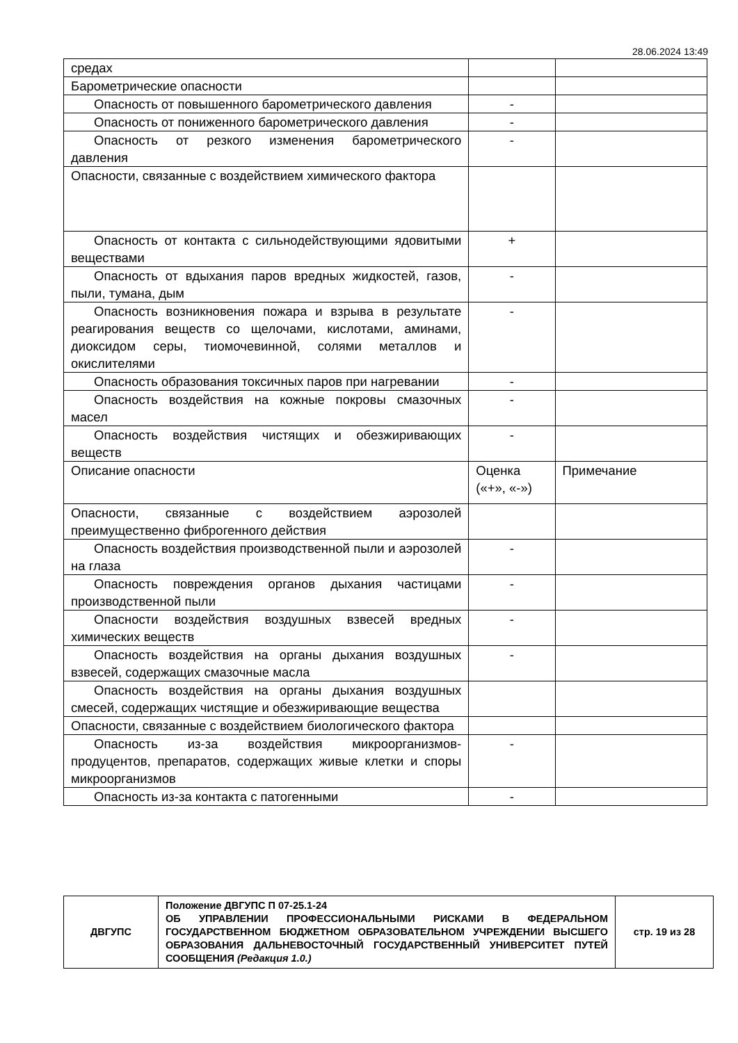28.06.2024 13:49
| средах | | |
| Барометрические опасности | | |
| Опасность от повышенного барометрического давления | - | |
| Опасность от пониженного барометрического давления | - | |
| Опасность от резкого изменения барометрического давления | - | |
| Опасности, связанные с воздействием химического фактора | | |
| Опасность от контакта с сильнодействующими ядовитыми веществами | + | |
| Опасность от вдыхания паров вредных жидкостей, газов, пыли, тумана, дым | - | |
| Опасность возникновения пожара и взрыва в результате реагирования веществ со щелочами, кислотами, аминами, диоксидом серы, тиомочевинной, солями металлов и окислителями | - | |
| Опасность образования токсичных паров при нагревании | - | |
| Опасность воздействия на кожные покровы смазочных масел | - | |
| Опасность воздействия чистящих и обезжиривающих веществ | - | |
| Описание опасности | Оценка («+», «-») | Примечание |
| Опасности, связанные с воздействием аэрозолей преимущественно фиброгенного действия | | |
| Опасность воздействия производственной пыли и аэрозолей на глаза | - | |
| Опасность повреждения органов дыхания частицами производственной пыли | - | |
| Опасности воздействия воздушных взвесей вредных химических веществ | - | |
| Опасность воздействия на органы дыхания воздушных взвесей, содержащих смазочные масла | - | |
| Опасность воздействия на органы дыхания воздушных смесей, содержащих чистящие и обезжиривающие вещества | | |
| Опасности, связанные с воздействием биологического фактора | | |
| Опасность из-за воздействия микроорганизмов-продуцентов, препаратов, содержащих живые клетки и споры микроорганизмов | - | |
| Опасность из-за контакта с патогенными | - | |
| ДВГУПС | Положение ДВГУПС П 07-25.1-24 ОБ УПРАВЛЕНИИ ПРОФЕССИОНАЛЬНЫМИ РИСКАМИ В ФЕДЕРАЛЬНОМ ГОСУДАРСТВЕННОМ БЮДЖЕТНОМ ОБРАЗОВАТЕЛЬНОМ УЧРЕЖДЕНИИ ВЫСШЕГО ОБРАЗОВАНИЯ ДАЛЬНЕВОСТОЧНЫЙ ГОСУДАРСТВЕННЫЙ УНИВЕРСИТЕТ ПУТЕЙ СООБЩЕНИЯ (Редакция 1.0.) | стр. 19 из 28 |